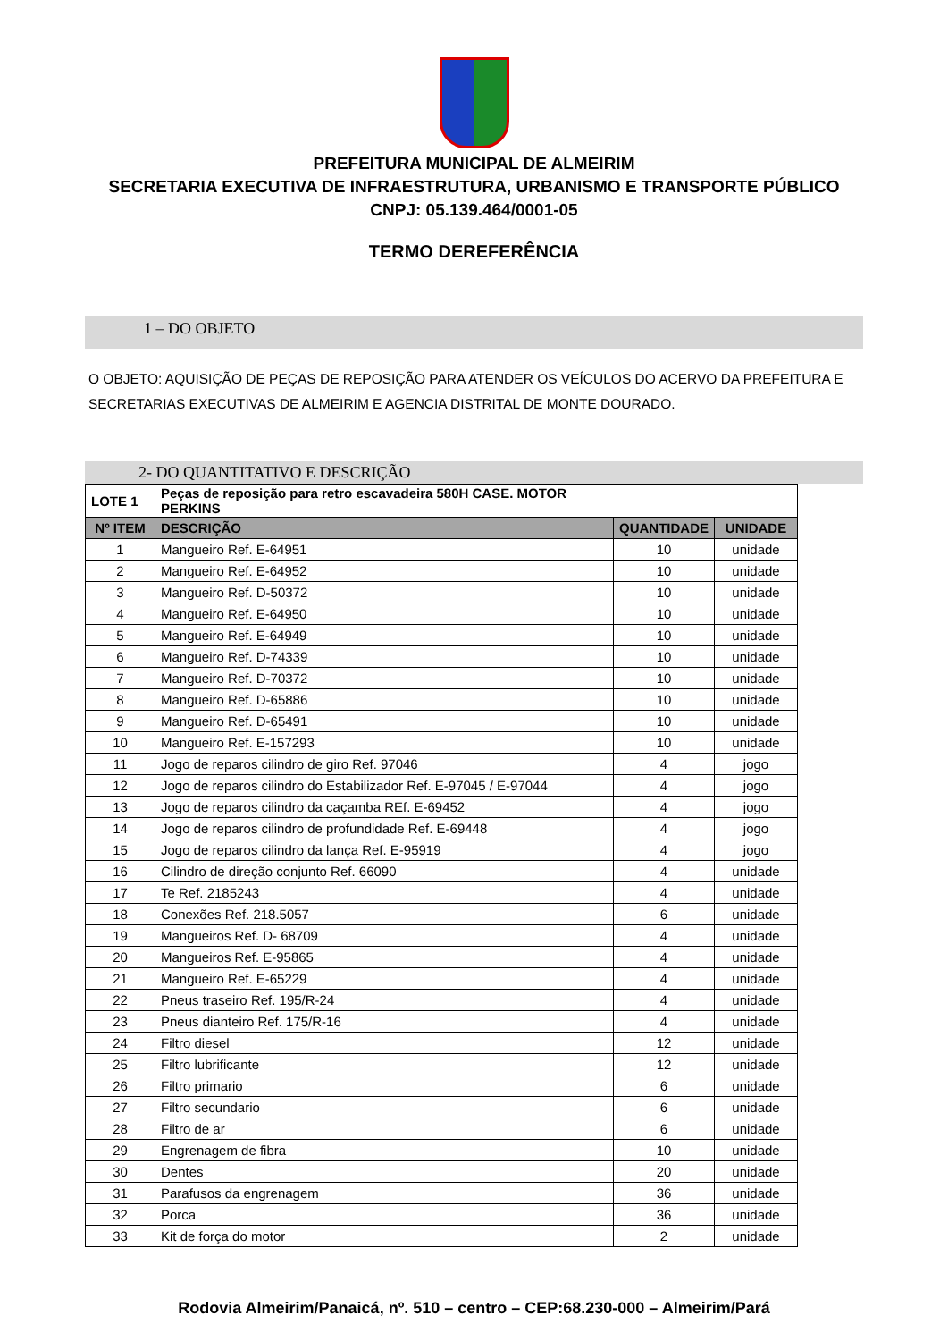PREFEITURA MUNICIPAL DE ALMEIRIM
SECRETARIA EXECUTIVA DE INFRAESTRUTURA, URBANISMO E TRANSPORTE PÚBLICO
CNPJ: 05.139.464/0001-05
TERMO DEREFERÊNCIA
1 – DO OBJETO
O OBJETO: AQUISIÇÃO DE PEÇAS DE REPOSIÇÃO PARA ATENDER OS VEÍCULOS DO ACERVO DA PREFEITURA E SECRETARIAS EXECUTIVAS DE ALMEIRIM E AGENCIA DISTRITAL DE MONTE DOURADO.
2- DO QUANTITATIVO E DESCRIÇÃO
| LOTE 1 | Peças de reposição para retro escavadeira 580H CASE. MOTOR PERKINS | | |
| Nº ITEM | DESCRIÇÃO | QUANTIDADE | UNIDADE |
| 1 | Mangueiro Ref. E-64951 | 10 | unidade |
| 2 | Mangueiro Ref. E-64952 | 10 | unidade |
| 3 | Mangueiro Ref. D-50372 | 10 | unidade |
| 4 | Mangueiro Ref. E-64950 | 10 | unidade |
| 5 | Mangueiro Ref. E-64949 | 10 | unidade |
| 6 | Mangueiro Ref. D-74339 | 10 | unidade |
| 7 | Mangueiro Ref. D-70372 | 10 | unidade |
| 8 | Mangueiro Ref. D-65886 | 10 | unidade |
| 9 | Mangueiro Ref. D-65491 | 10 | unidade |
| 10 | Mangueiro Ref. E-157293 | 10 | unidade |
| 11 | Jogo de reparos cilindro de giro Ref. 97046 | 4 | jogo |
| 12 | Jogo de reparos cilindro do Estabilizador Ref. E-97045 / E-97044 | 4 | jogo |
| 13 | Jogo de reparos cilindro da caçamba REf. E-69452 | 4 | jogo |
| 14 | Jogo de reparos cilindro de profundidade Ref. E-69448 | 4 | jogo |
| 15 | Jogo de reparos cilindro da lança Ref. E-95919 | 4 | jogo |
| 16 | Cilindro de direção conjunto Ref. 66090 | 4 | unidade |
| 17 | Te Ref. 2185243 | 4 | unidade |
| 18 | Conexões Ref. 218.5057 | 6 | unidade |
| 19 | Mangueiros Ref. D- 68709 | 4 | unidade |
| 20 | Mangueiros Ref. E-95865 | 4 | unidade |
| 21 | Mangueiro Ref. E-65229 | 4 | unidade |
| 22 | Pneus traseiro Ref. 195/R-24 | 4 | unidade |
| 23 | Pneus dianteiro Ref. 175/R-16 | 4 | unidade |
| 24 | Filtro diesel | 12 | unidade |
| 25 | Filtro lubrificante | 12 | unidade |
| 26 | Filtro primario | 6 | unidade |
| 27 | Filtro secundario | 6 | unidade |
| 28 | Filtro de ar | 6 | unidade |
| 29 | Engrenagem de fibra | 10 | unidade |
| 30 | Dentes | 20 | unidade |
| 31 | Parafusos da engrenagem | 36 | unidade |
| 32 | Porca | 36 | unidade |
| 33 | Kit de força do motor | 2 | unidade |
Rodovia Almeirim/Panaicá, nº. 510 – centro – CEP:68.230-000 – Almeirim/Pará